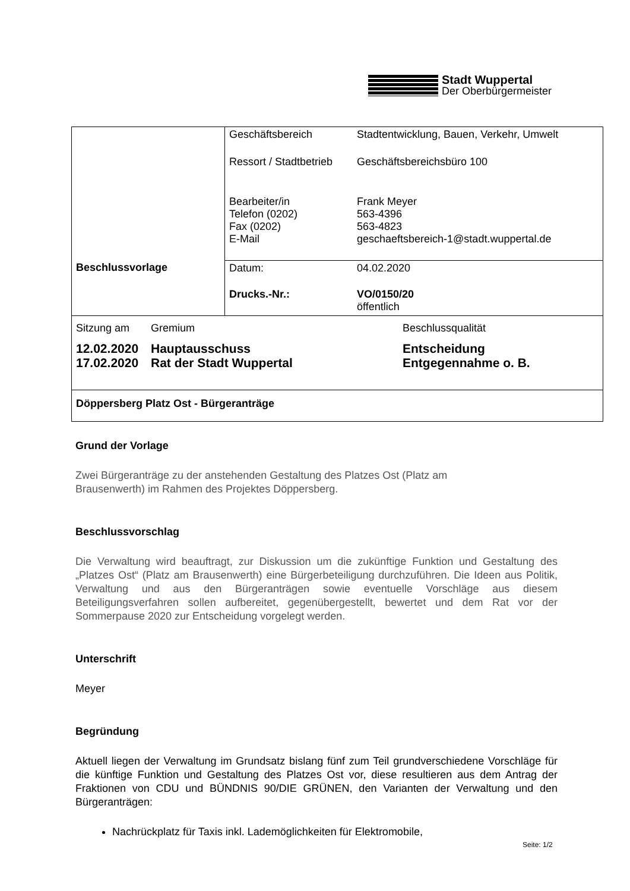Stadt Wuppertal
Der Oberbürgermeister
| Beschlussvorlage | / Geschäftsbereich / Stadtentwicklung, Bauen, Verkehr, Umwelt / / Ressort / Stadtbetrieb / Geschäftsbereichsbüro 100 / / Bearbeiter/in Telefon (0202) Fax (0202) E-Mail / Frank Meyer 563-4396 563-4823 geschaeftsbereich-1@stadt.wuppertal.de / |
| | / Datum: / 04.02.2020 / / Drucks.-Nr.: / VO/0150/20 öffentlich / |
| / Sitzung am / Gremium / Beschlussqualität / / 12.02.2020 17.02.2020 / Hauptausschuss Rat der Stadt Wuppertal / Entscheidung Entgegennahme o. B. / | |
| Döppersberg Platz Ost - Bürgeranträge | |
Grund der Vorlage
Zwei Bürgeranträge zu der anstehenden Gestaltung des Platzes Ost (Platz am
Brausenwerth) im Rahmen des Projektes Döppersberg.
Beschlussvorschlag
Die Verwaltung wird beauftragt, zur Diskussion um die zukünftige Funktion und Gestaltung des „Platzes Ost“ (Platz am Brausenwerth) eine Bürgerbeteiligung durchzuführen. Die Ideen aus Politik, Verwaltung und aus den Bürgeranträgen sowie eventuelle Vorschläge aus diesem Beteiligungsverfahren sollen aufbereitet, gegenübergestellt, bewertet und dem Rat vor der Sommerpause 2020 zur Entscheidung vorgelegt werden.
Unterschrift
Meyer
Begründung
Aktuell liegen der Verwaltung im Grundsatz bislang fünf zum Teil grundverschiedene Vorschläge für die künftige Funktion und Gestaltung des Platzes Ost vor, diese resultieren aus dem Antrag der Fraktionen von CDU und BÜNDNIS 90/DIE GRÜNEN, den Varianten der Verwaltung und den Bürgeranträgen:
Nachrückplatz für Taxis inkl. Lademöglichkeiten für Elektromobile,
Seite: 1/2